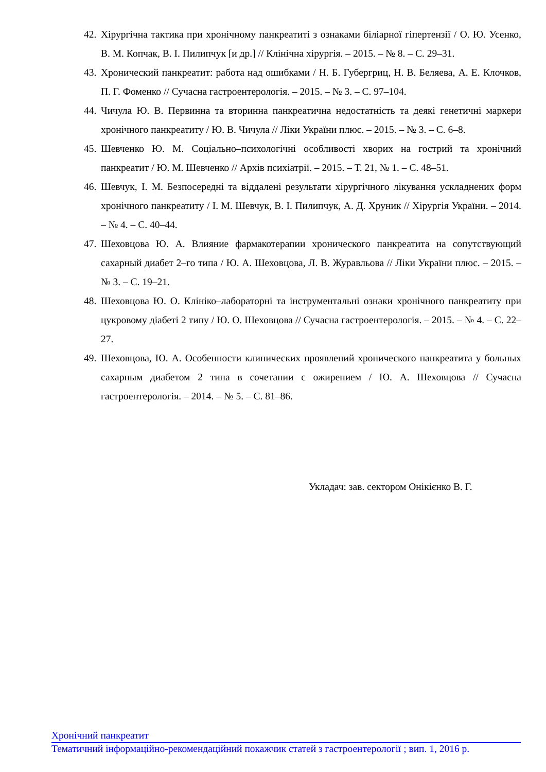42. Хірургічна тактика при хронічному панкреатиті з ознаками біліарної гіпертензії / О. Ю. Усенко, В. М. Копчак, В. І. Пилипчук [и др.] // Клінічна хірургія. – 2015. – № 8. – С. 29–31.
43. Хронический панкреатит: работа над ошибками / Н. Б. Губергриц, Н. В. Беляева, А. Е. Клочков, П. Г. Фоменко // Сучасна гастроентерологія. – 2015. – № 3. – С. 97–104.
44. Чичула Ю. В. Первинна та вторинна панкреатична недостатність та деякі генетичні маркери хронічного панкреатиту / Ю. В. Чичула // Ліки України плюс. – 2015. – № 3. – С. 6–8.
45. Шевченко Ю. М. Соціально–психологічні особливості хворих на гострий та хронічний панкреатит / Ю. М. Шевченко // Архів психіатрії. – 2015. – Т. 21, № 1. – С. 48–51.
46. Шевчук, І. М. Безпосередні та віддалені результати хірургічного лікування ускладнених форм хронічного панкреатиту / І. М. Шевчук, В. І. Пилипчук, А. Д. Хруник // Хірургія України. – 2014. – № 4. – С. 40–44.
47. Шеховцова Ю. А. Влияние фармакотерапии хронического панкреатита на сопутствующий сахарный диабет 2–го типа / Ю. А. Шеховцова, Л. В. Журавльова // Ліки України плюс. – 2015. – № 3. – С. 19–21.
48. Шеховцова Ю. О. Клініко–лабораторні та інструментальні ознаки хронічного панкреатиту при цукровому діабеті 2 типу / Ю. О. Шеховцова // Сучасна гастроентерологія. – 2015. – № 4. – С. 22–27.
49. Шеховцова, Ю. А. Особенности клинических проявлений хронического панкреатита у больных сахарным диабетом 2 типа в сочетании с ожирением / Ю. А. Шеховцова // Сучасна гастроентерологія. – 2014. – № 5. – С. 81–86.
Укладач: зав. сектором Онікієнко В. Г.
Хронічний панкреатит
Тематичний інформаційно-рекомендаційний покажчик статей з гастроентерології ; вип. 1, 2016 р.